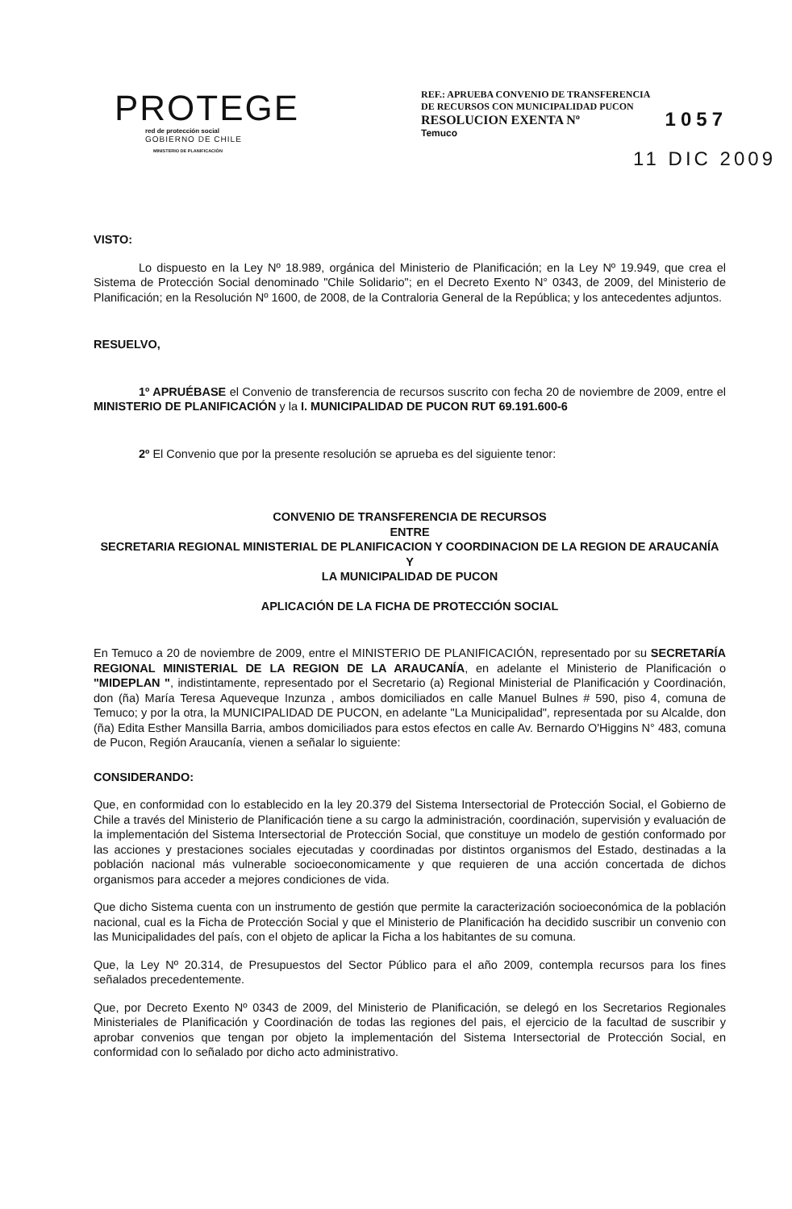PROTEGE
red de protección social
GOBIERNO DE CHILE
MINISTERIO DE PLANIFICACIÓN
REF.: APRUEBA CONVENIO DE TRANSFERENCIA
DE RECURSOS CON MUNICIPALIDAD PUCON
RESOLUCION EXENTA Nº 1057
Temuco
11 DIC 2009
VISTO:
Lo dispuesto en la Ley Nº 18.989, orgánica del Ministerio de Planificación; en la Ley Nº 19.949, que crea el Sistema de Protección Social denominado "Chile Solidario"; en el Decreto Exento N° 0343, de 2009, del Ministerio de Planificación; en la Resolución Nº 1600, de 2008, de la Contraloria General de la República; y los antecedentes adjuntos.
RESUELVO,
1º APRUÉBASE el Convenio de transferencia de recursos suscrito con fecha 20 de noviembre de 2009, entre el MINISTERIO DE PLANIFICACIÓN y la I. MUNICIPALIDAD DE PUCON RUT 69.191.600-6
2º El Convenio que por la presente resolución se aprueba es del siguiente tenor:
CONVENIO DE TRANSFERENCIA DE RECURSOS
ENTRE
SECRETARIA REGIONAL MINISTERIAL DE PLANIFICACION Y COORDINACION DE LA REGION DE ARAUCANÍA
Y
LA MUNICIPALIDAD DE PUCON
APLICACIÓN DE LA FICHA DE PROTECCIÓN SOCIAL
En Temuco a 20 de noviembre de 2009, entre el MINISTERIO DE PLANIFICACIÓN, representado por su SECRETARÍA REGIONAL MINISTERIAL DE LA REGION DE LA ARAUCANÍA, en adelante el Ministerio de Planificación o "MIDEPLAN ", indistintamente, representado por el Secretario (a) Regional Ministerial de Planificación y Coordinación, don (ña) María Teresa Aqueveque Inzunza , ambos domiciliados en calle Manuel Bulnes # 590, piso 4, comuna de Temuco; y por la otra, la MUNICIPALIDAD DE PUCON, en adelante "La Municipalidad", representada por su Alcalde, don (ña) Edita Esther Mansilla Barria, ambos domiciliados para estos efectos en calle Av. Bernardo O'Higgins N° 483, comuna de Pucon, Región Araucanía, vienen a señalar lo siguiente:
CONSIDERANDO:
Que, en conformidad con lo establecido en la ley 20.379 del Sistema Intersectorial de Protección Social, el Gobierno de Chile a través del Ministerio de Planificación tiene a su cargo la administración, coordinación, supervisión y evaluación de la implementación del Sistema Intersectorial de Protección Social, que constituye un modelo de gestión conformado por las acciones y prestaciones sociales ejecutadas y coordinadas por distintos organismos del Estado, destinadas a la población nacional más vulnerable socioeconomicamente y que requieren de una acción concertada de dichos organismos para acceder a mejores condiciones de vida.
Que dicho Sistema cuenta con un instrumento de gestión que permite la caracterización socioeconómica de la población nacional, cual es la Ficha de Protección Social y que el Ministerio de Planificación ha decidido suscribir un convenio con las Municipalidades del país, con el objeto de aplicar la Ficha a los habitantes de su comuna.
Que, la Ley Nº 20.314, de Presupuestos del Sector Público para el año 2009, contempla recursos para los fines señalados precedentemente.
Que, por Decreto Exento Nº 0343 de 2009, del Ministerio de Planificación, se delegó en los Secretarios Regionales Ministeriales de Planificación y Coordinación de todas las regiones del pais, el ejercicio de la facultad de suscribir y aprobar convenios que tengan por objeto la implementación del Sistema Intersectorial de Protección Social, en conformidad con lo señalado por dicho acto administrativo.